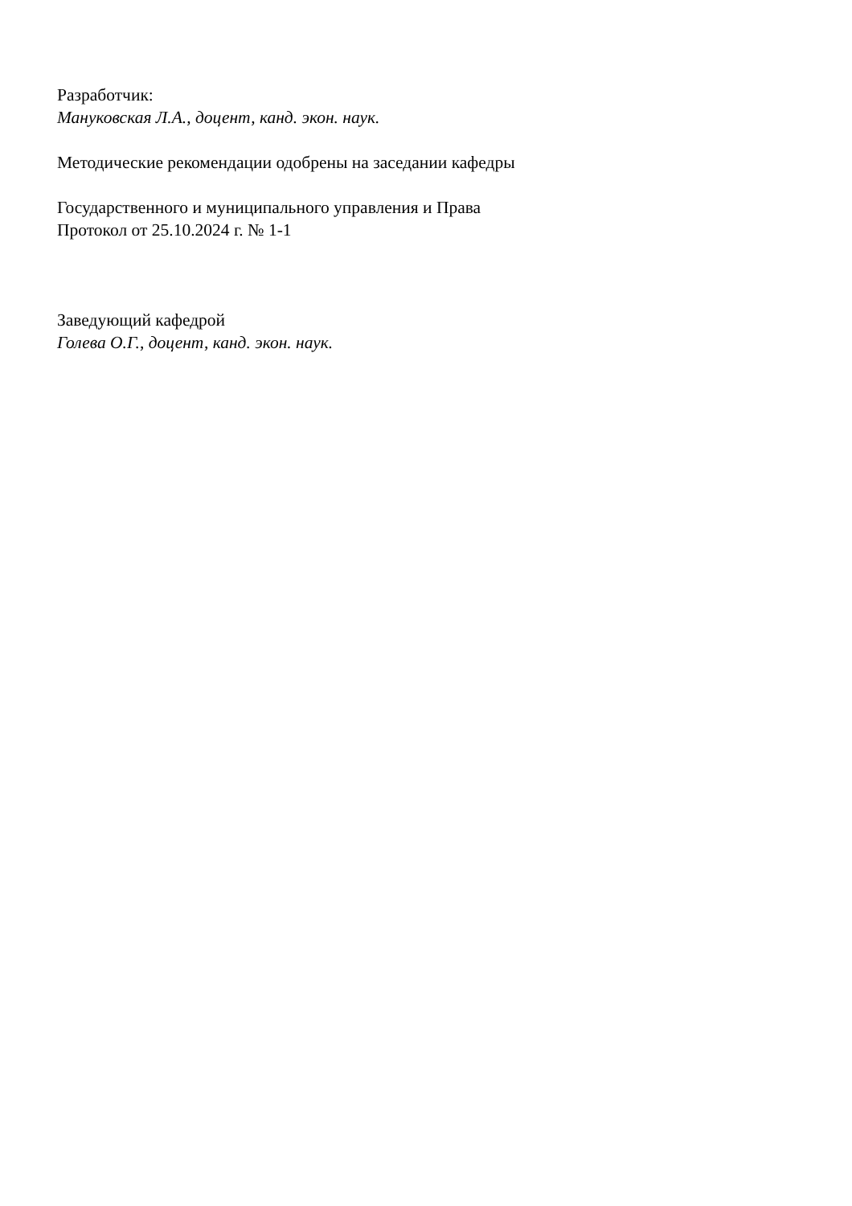Разработчик:
Мануковская Л.А., доцент, канд. экон. наук.
Методические рекомендации одобрены на заседании кафедры
Государственного и муниципального управления и Права
Протокол от 25.10.2024 г. № 1-1
Заведующий кафедрой
Голева О.Г., доцент, канд. экон. наук.